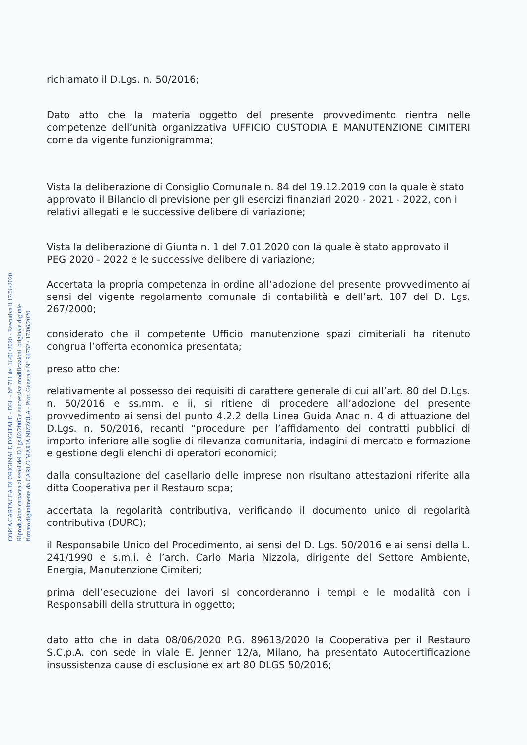COPIA CARTACEA DI ORIGINALE DIGITALE - DEL - N° 711 del 16/06/2020 - Esecutiva il 17/06/2020
Riproduzione cartacea ai sensi del D.Lgs.82/2005 e successive modificazioni, originale digitale
firmato digitalmente da CARLO MARIA NIZZOLA - Prot. Generale N° 94752 / 17/06/2020
richiamato il D.Lgs. n. 50/2016;
Dato atto che la materia oggetto del presente provvedimento rientra nelle competenze dell’unità organizzativa UFFICIO CUSTODIA E MANUTENZIONE CIMITERI come da vigente funzionigramma;
Vista la deliberazione di Consiglio Comunale n. 84 del 19.12.2019 con la quale è stato approvato il Bilancio di previsione per gli esercizi finanziari 2020 - 2021 - 2022, con i relativi allegati e le successive delibere di variazione;
Vista la deliberazione di Giunta n. 1 del 7.01.2020 con la quale è stato approvato il PEG 2020 - 2022 e le successive delibere di variazione;
Accertata la propria competenza in ordine all’adozione del presente provvedimento ai sensi del vigente regolamento comunale di contabilità e dell’art. 107 del D. Lgs. 267/2000;
considerato che il competente Ufficio manutenzione spazi cimiteriali ha ritenuto congrua l’offerta economica presentata;
preso atto che:
relativamente al possesso dei requisiti di carattere generale di cui all’art. 80 del D.Lgs. n. 50/2016 e ss.mm. e ii, si ritiene di procedere all’adozione del presente provvedimento ai sensi del punto 4.2.2 della Linea Guida Anac n. 4 di attuazione del D.Lgs. n. 50/2016, recanti “procedure per l’affidamento dei contratti pubblici di importo inferiore alle soglie di rilevanza comunitaria, indagini di mercato e formazione e gestione degli elenchi di operatori economici;
dalla consultazione del casellario delle imprese non risultano attestazioni riferite alla ditta Cooperativa per il Restauro scpa;
accertata la regolarità contributiva, verificando il documento unico di regolarità contributiva (DURC);
il Responsabile Unico del Procedimento, ai sensi del D. Lgs. 50/2016 e ai sensi della L. 241/1990 e s.m.i. è l’arch. Carlo Maria Nizzola, dirigente del Settore Ambiente, Energia, Manutenzione Cimiteri;
prima dell’esecuzione dei lavori si concorderanno i tempi e le modalità con i Responsabili della struttura in oggetto;
dato atto che in data 08/06/2020 P.G. 89613/2020 la Cooperativa per il Restauro S.C.p.A. con sede in viale E. Jenner 12/a, Milano, ha presentato Autocertificazione insussistenza cause di esclusione ex art 80 DLGS 50/2016;